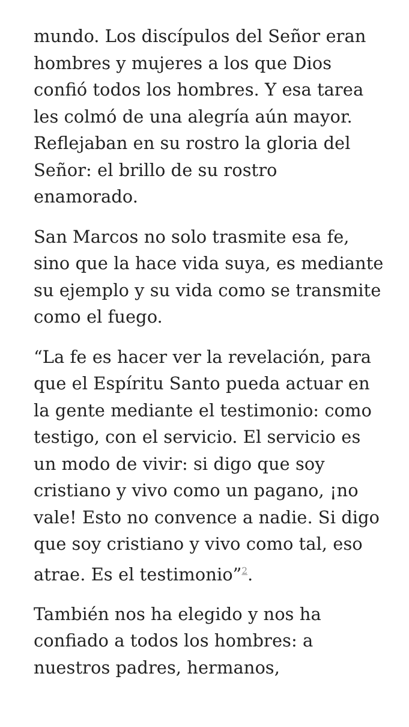mundo. Los discípulos del Señor eran hombres y mujeres a los que Dios confió todos los hombres. Y esa tarea les colmó de una alegría aún mayor. Reflejaban en su rostro la gloria del Señor: el brillo de su rostro enamorado.
San Marcos no solo trasmite esa fe, sino que la hace vida suya, es mediante su ejemplo y su vida como se transmite como el fuego.
“La fe es hacer ver la revelación, para que el Espíritu Santo pueda actuar en la gente mediante el testimonio: como testigo, con el servicio. El servicio es un modo de vivir: si digo que soy cristiano y vivo como un pagano, ¡no vale! Esto no convence a nadie. Si digo que soy cristiano y vivo como tal, eso atrae. Es el testimonio”<sup>2</sup>.
También nos ha elegido y nos ha confiado a todos los hombres: a nuestros padres, hermanos,